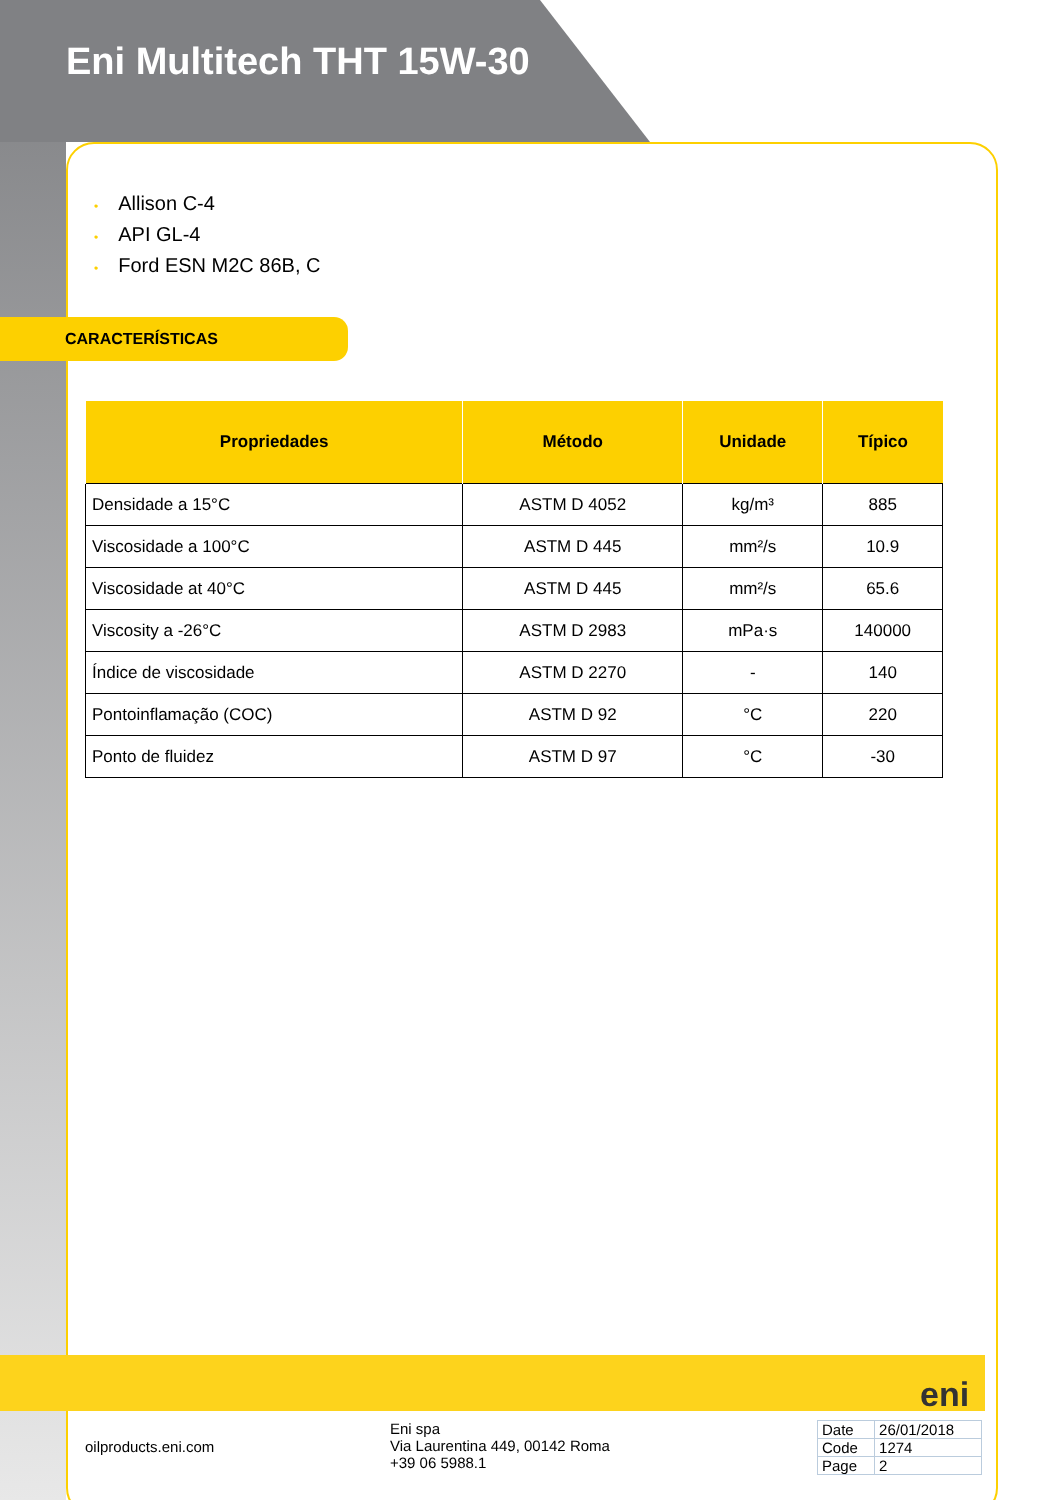Eni Multitech THT 15W-30
• Allison C-4
• API GL-4
• Ford ESN M2C 86B, C
CARACTERÍSTICAS
| Propriedades | Método | Unidade | Típico |
| --- | --- | --- | --- |
| Densidade a 15°C | ASTM D 4052 | kg/m³ | 885 |
| Viscosidade a 100°C | ASTM D 445 | mm²/s | 10.9 |
| Viscosidade at 40°C | ASTM D 445 | mm²/s | 65.6 |
| Viscosity a -26°C | ASTM D 2983 | mPa·s | 140000 |
| Índice de viscosidade | ASTM D 2270 | - | 140 |
| Pontoinflamação (COC) | ASTM D 92 | °C | 220 |
| Ponto de fluidez | ASTM D 97 | °C | -30 |
eni
oilproducts.eni.com
Eni spa
Via Laurentina 449, 00142 Roma
+39 06 5988.1
| Date | 26/01/2018 |
| Code | 1274 |
| Page | 2 |